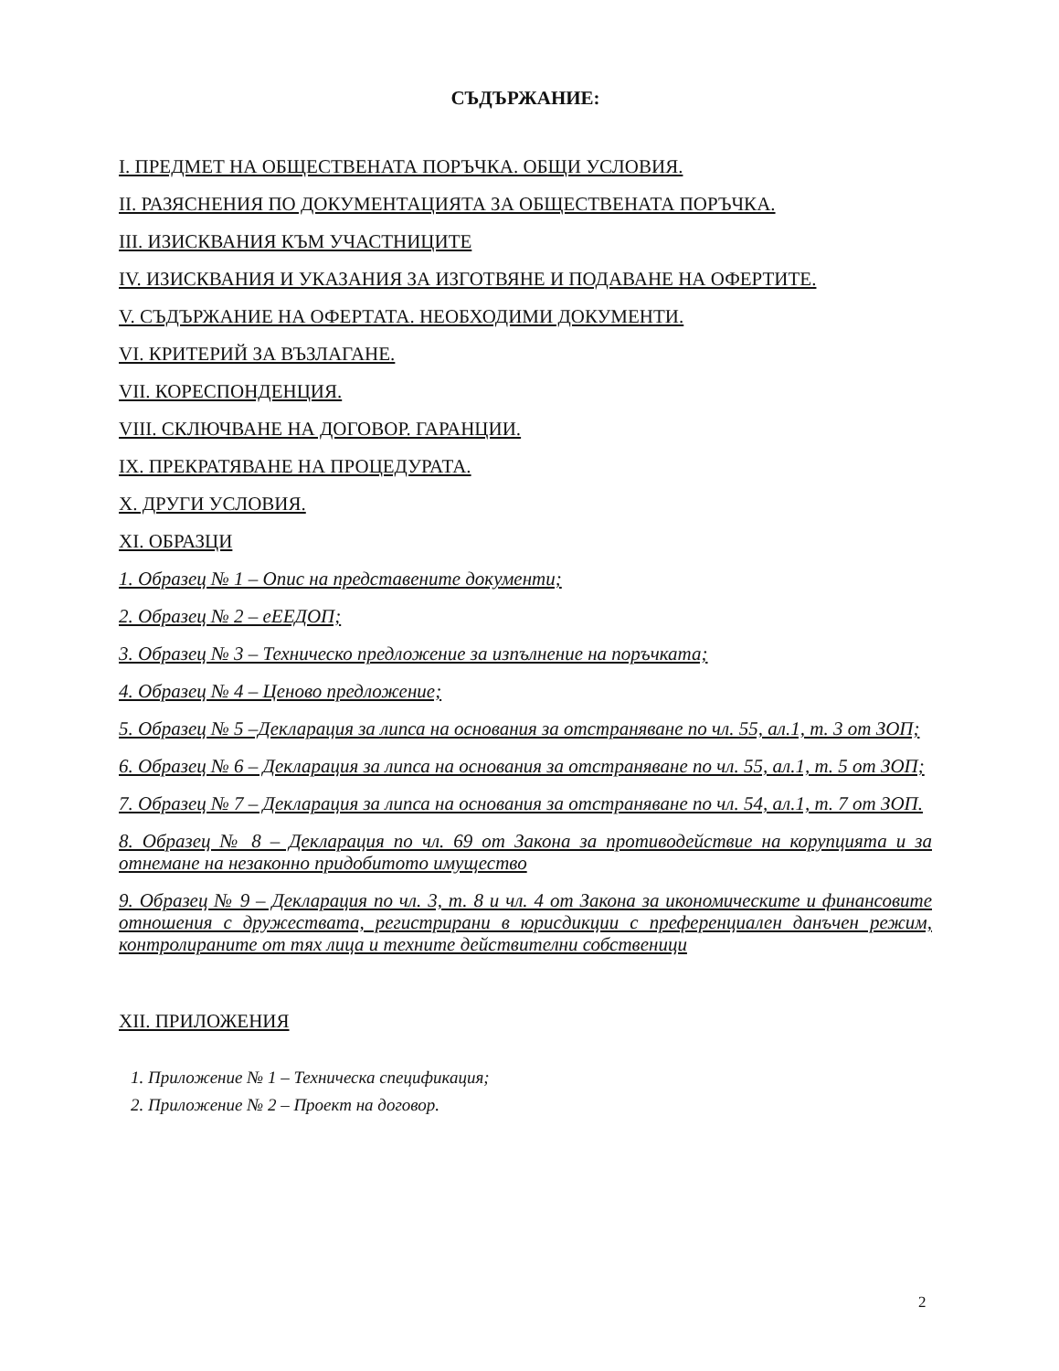СЪДЪРЖАНИЕ:
I. ПРЕДМЕТ НА ОБЩЕСТВЕНАТА ПОРЪЧКА. ОБЩИ УСЛОВИЯ.
II. РАЗЯСНЕНИЯ ПО ДОКУМЕНТАЦИЯТА ЗА ОБЩЕСТВЕНАТА ПОРЪЧКА.
III. ИЗИСКВАНИЯ КЪМ УЧАСТНИЦИТЕ
IV. ИЗИСКВАНИЯ И УКАЗАНИЯ ЗА ИЗГОТВЯНЕ И ПОДАВАНЕ НА ОФЕРТИТЕ.
V. СЪДЪРЖАНИЕ НА ОФЕРТАТА. НЕОБХОДИМИ ДОКУМЕНТИ.
VI. КРИТЕРИЙ ЗА ВЪЗЛАГАНЕ.
VII. КОРЕСПОНДЕНЦИЯ.
VIII. СКЛЮЧВАНЕ НА ДОГОВОР. ГАРАНЦИИ.
IX. ПРЕКРАТЯВАНЕ НА ПРОЦЕДУРАТА.
X. ДРУГИ УСЛОВИЯ.
XI. ОБРАЗЦИ
1. Образец № 1 – Опис на представените документи;
2. Образец № 2 – еЕЕДОП;
3. Образец № 3 – Техническо предложение за изпълнение на поръчката;
4. Образец № 4 – Ценово предложение;
5. Образец № 5 –Декларация за липса на основания за отстраняване по чл. 55, ал.1, т. 3 от ЗОП;
6. Образец № 6 – Декларация за липса на основания за отстраняване по чл. 55, ал.1, т. 5 от ЗОП;
7. Образец № 7 – Декларация за липса на основания за отстраняване по чл. 54, ал.1, т. 7 от ЗОП.
8. Образец № 8 – Декларация по чл. 69 от Закона за противодействие на корупцията и за отнемане на незаконно придобитото имущество
9. Образец № 9 – Декларация по чл. 3, т. 8 и чл. 4 от Закона за икономическите и финансовите отношения с дружествата, регистрирани в юрисдикции с преференциален данъчен режим, контролираните от тях лица и техните действителни собственици
XII. ПРИЛОЖЕНИЯ
1. Приложение № 1 – Техническа спецификация;
2. Приложение № 2 – Проект на договор.
2